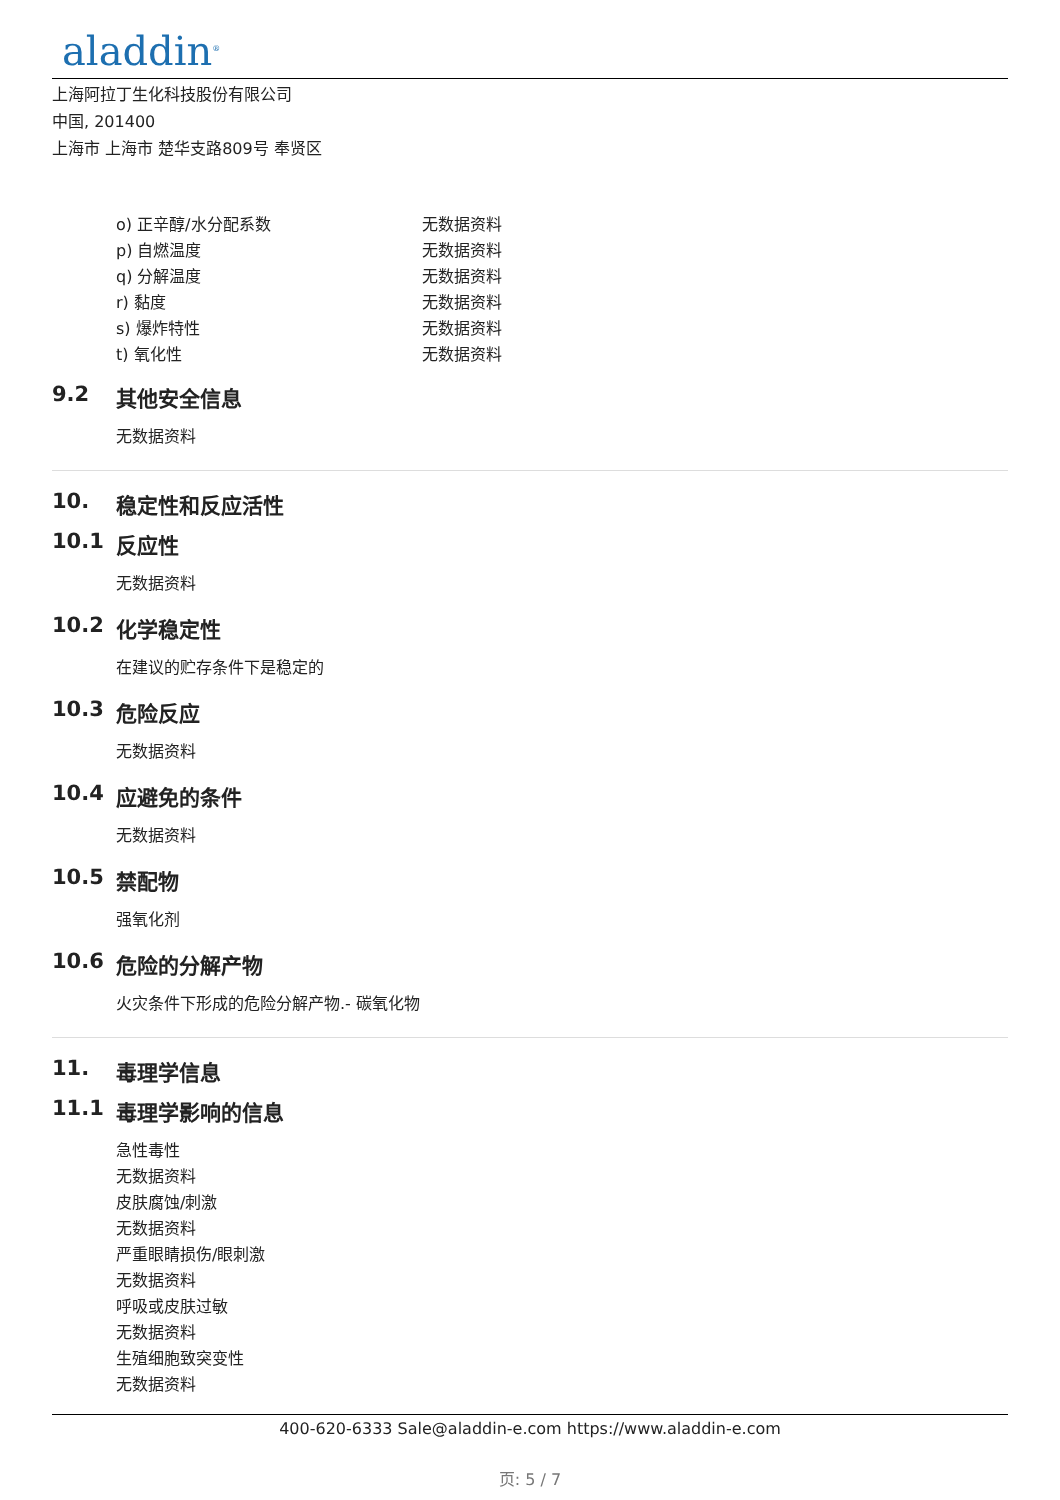aladdin<sup>®</sup>
上海阿拉丁生化科技股份有限公司
中国, 201400
上海市 上海市 楚华支路809号 奉贤区
| o) 正辛醇/水分配系数 | 无数据资料 |
| p) 自燃温度 | 无数据资料 |
| q) 分解温度 | 无数据资料 |
| r) 黏度 | 无数据资料 |
| s) 爆炸特性 | 无数据资料 |
| t) 氧化性 | 无数据资料 |
9.2 其他安全信息
无数据资料
10. 稳定性和反应活性
10.1 反应性
无数据资料
10.2 化学稳定性
在建议的贮存条件下是稳定的
10.3 危险反应
无数据资料
10.4 应避免的条件
无数据资料
10.5 禁配物
强氧化剂
10.6 危险的分解产物
火灾条件下形成的危险分解产物.- 碳氧化物
11. 毒理学信息
11.1 毒理学影响的信息
急性毒性
无数据资料
皮肤腐蚀/刺激
无数据资料
严重眼睛损伤/眼刺激
无数据资料
呼吸或皮肤过敏
无数据资料
生殖细胞致突变性
无数据资料
400-620-6333 Sale@aladdin-e.com https://www.aladdin-e.com
页: 5 / 7